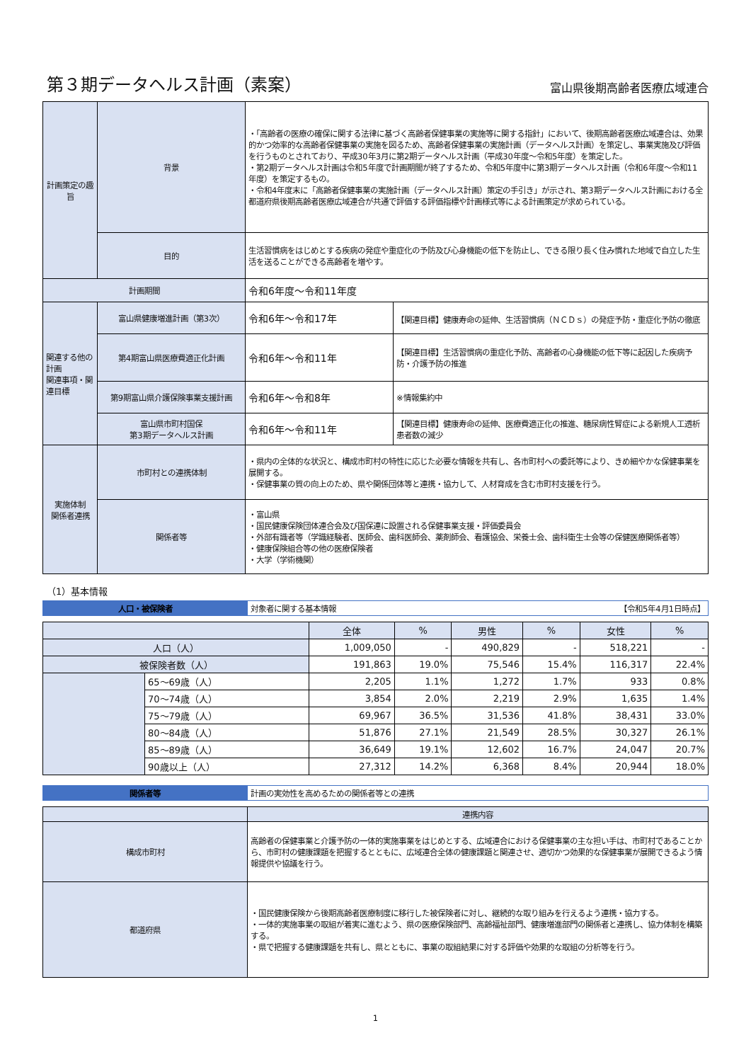第３期データヘルス計画（素案）
富山県後期高齢者医療広域連合
| 計画策定の趣旨 | 背景 | ・「高齢者の医療の確保に関する法律に基づく高齢者保健事業の実施等に関する指針」において、後期高齢者医療広域連合は、効果的かつ効率的な高齢者保健事業の実施を図るため、高齢者保健事業の実施計画（データヘルス計画）を策定し、事業実施及び評価を行うものとされており、平成30年3月に第2期データヘルス計画（平成30年度～令和5年度）を策定した。 ・第2期データヘルス計画は令和5年度で計画期間が終了するため、令和5年度中に第3期データヘルス計画（令和6年度～令和11年度）を策定するもの。 ・令和4年度末に「高齢者保健事業の実施計画（データヘルス計画）策定の手引き」が示され、第3期データヘルス計画における全都道府県後期高齢者医療広域連合が共通で評価する評価指標や計画様式等による計画策定が求められている。 | |
| | 目的 | 生活習慣病をはじめとする疾病の発症や重症化の予防及び心身機能の低下を防止し、できる限り長く住み慣れた地域で自立した生活を送ることができる高齢者を増やす。 | |
| 計画期間 | | 令和6年度～令和11年度 | |
| 関連する他の計画 関連事項・関連目標 | 富山県健康増進計画（第3次） | 令和6年～令和17年 | 【関連目標】健康寿命の延伸、生活習慣病（ＮＣＤｓ）の発症予防・重症化予防の徹底 |
| | 第4期富山県医療費適正化計画 | 令和6年～令和11年 | 【関連目標】生活習慣病の重症化予防、高齢者の心身機能の低下等に起因した疾病予防・介護予防の推進 |
| | 第9期富山県介護保険事業支援計画 | 令和6年～令和8年 | ※情報集約中 |
| | 富山県市町村国保 第3期データヘルス計画 | 令和6年～令和11年 | 【関連目標】健康寿命の延伸、医療費適正化の推進、糖尿病性腎症による新規人工透析患者数の減少 |
| 実施体制 関係者連携 | 市町村との連携体制 | ・県内の全体的な状況と、構成市町村の特性に応じた必要な情報を共有し、各市町村への委託等により、きめ細やかな保健事業を展開する。 ・保健事業の質の向上のため、県や関係団体等と連携・協力して、人材育成を含む市町村支援を行う。 | |
| | 関係者等 | ・富山県 ・国民健康保険団体連合会及び国保連に設置される保健事業支援・評価委員会 ・外部有識者等（学識経験者、医師会、歯科医師会、薬剤師会、看護協会、栄養士会、歯科衛生士会等の保健医療関係者等） ・健康保険組合等の他の医療保険者 ・大学（学術機関） | |
（1）基本情報
| 人口・被保険者 | 対象者に関する基本情報 【令和5年4月1日時点】 |
| | | 全体 | % | 男性 | % | 女性 | % |
| 人口（人） | | 1,009,050 | - | 490,829 | - | 518,221 | - |
| 被保険者数（人） | | 191,863 | 19.0% | 75,546 | 15.4% | 116,317 | 22.4% |
| | 65～69歳（人） | 2,205 | 1.1% | 1,272 | 1.7% | 933 | 0.8% |
| | 70～74歳（人） | 3,854 | 2.0% | 2,219 | 2.9% | 1,635 | 1.4% |
| | 75～79歳（人） | 69,967 | 36.5% | 31,536 | 41.8% | 38,431 | 33.0% |
| | 80～84歳（人） | 51,876 | 27.1% | 21,549 | 28.5% | 30,327 | 26.1% |
| | 85～89歳（人） | 36,649 | 19.1% | 12,602 | 16.7% | 24,047 | 20.7% |
| | 90歳以上（人） | 27,312 | 14.2% | 6,368 | 8.4% | 20,944 | 18.0% |
| 関係者等 | 計画の実効性を高めるための関係者等との連携 |
| | 連携内容 |
| 構成市町村 | 高齢者の保健事業と介護予防の一体的実施事業をはじめとする、広域連合における保健事業の主な担い手は、市町村であることから、市町村の健康課題を把握するとともに、広域連合全体の健康課題と関連させ、適切かつ効果的な保健事業が展開できるよう情報提供や協議を行う。 |
| 都道府県 | ・国民健康保険から後期高齢者医療制度に移行した被保険者に対し、継続的な取り組みを行えるよう連携・協力する。 ・一体的実施事業の取組が着実に進むよう、県の医療保険部門、高齢福祉部門、健康増進部門の関係者と連携し、協力体制を構築する。 ・県で把握する健康課題を共有し、県とともに、事業の取組結果に対する評価や効果的な取組の分析等を行う。 |
1